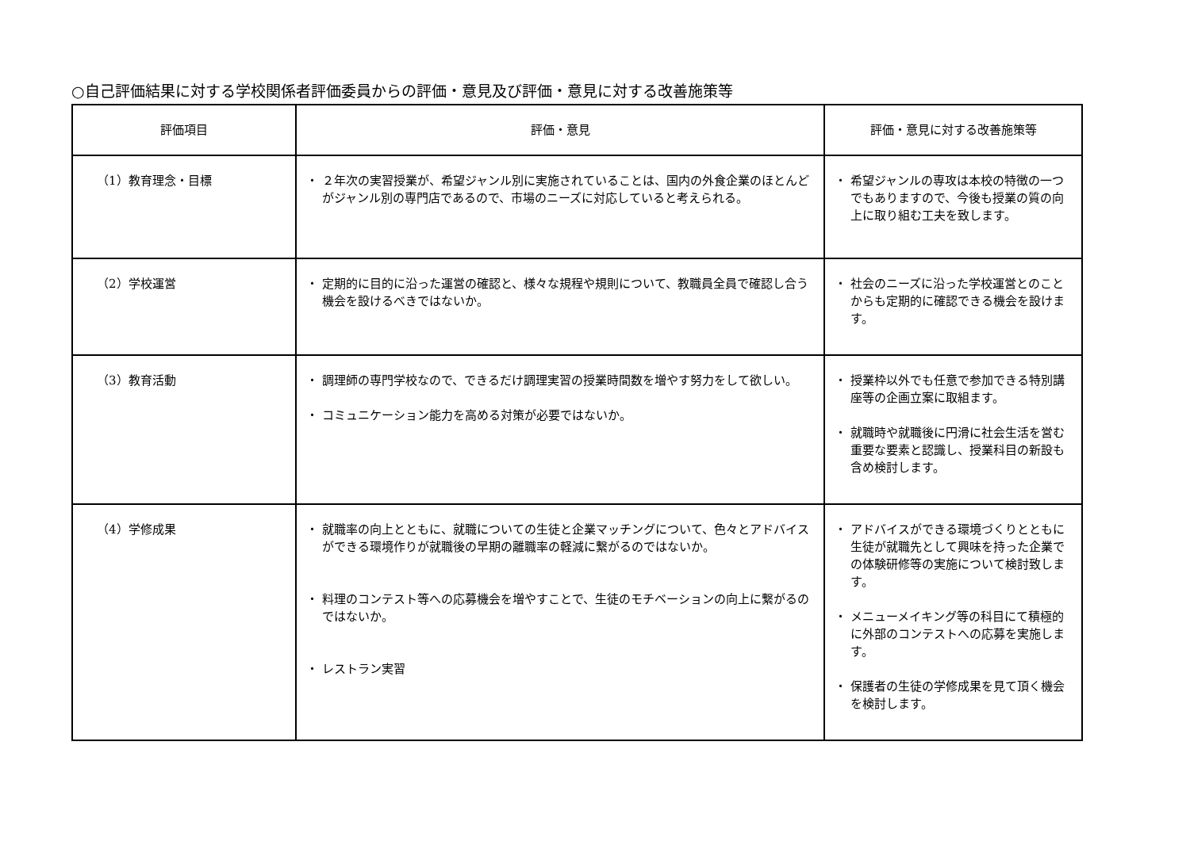○自己評価結果に対する学校関係者評価委員からの評価・意見及び評価・意見に対する改善施策等
| 評価項目 | 評価・意見 | 評価・意見に対する改善施策等 |
| --- | --- | --- |
| （1）教育理念・目標 | ・ ２年次の実習授業が、希望ジャンル別に実施されていることは、国内の外食企業のほとんどがジャンル別の専門店であるので、市場のニーズに対応していると考えられる。 | ・ 希望ジャンルの専攻は本校の特徴の一つでもありますので、今後も授業の質の向上に取り組む工夫を致します。 |
| （2）学校運営 | ・ 定期的に目的に沿った運営の確認と、様々な規程や規則について、教職員全員で確認し合う機会を設けるべきではないか。 | ・ 社会のニーズに沿った学校運営とのことからも定期的に確認できる機会を設けます。 |
| （3）教育活動 | ・ 調理師の専門学校なので、できるだけ調理実習の授業時間数を増やす努力をして欲しい。 ・ コミュニケーション能力を高める対策が必要ではないか。 | ・ 授業枠以外でも任意で参加できる特別講座等の企画立案に取組ます。 ・ 就職時や就職後に円滑に社会生活を営む重要な要素と認識し、授業科目の新設も含め検討します。 |
| （4）学修成果 | ・ 就職率の向上とともに、就職についての生徒と企業マッチングについて、色々とアドバイスができる環境作りが就職後の早期の離職率の軽減に繋がるのではないか。 ・ 料理のコンテスト等への応募機会を増やすことで、生徒のモチベーションの向上に繋がるのではないか。 ・ レストラン実習 | ・ アドバイスができる環境づくりとともに生徒が就職先として興味を持った企業での体験研修等の実施について検討致します。 ・ メニューメイキング等の科目にて積極的に外部のコンテストへの応募を実施します。 ・ 保護者の生徒の学修成果を見て頂く機会を検討します。 |